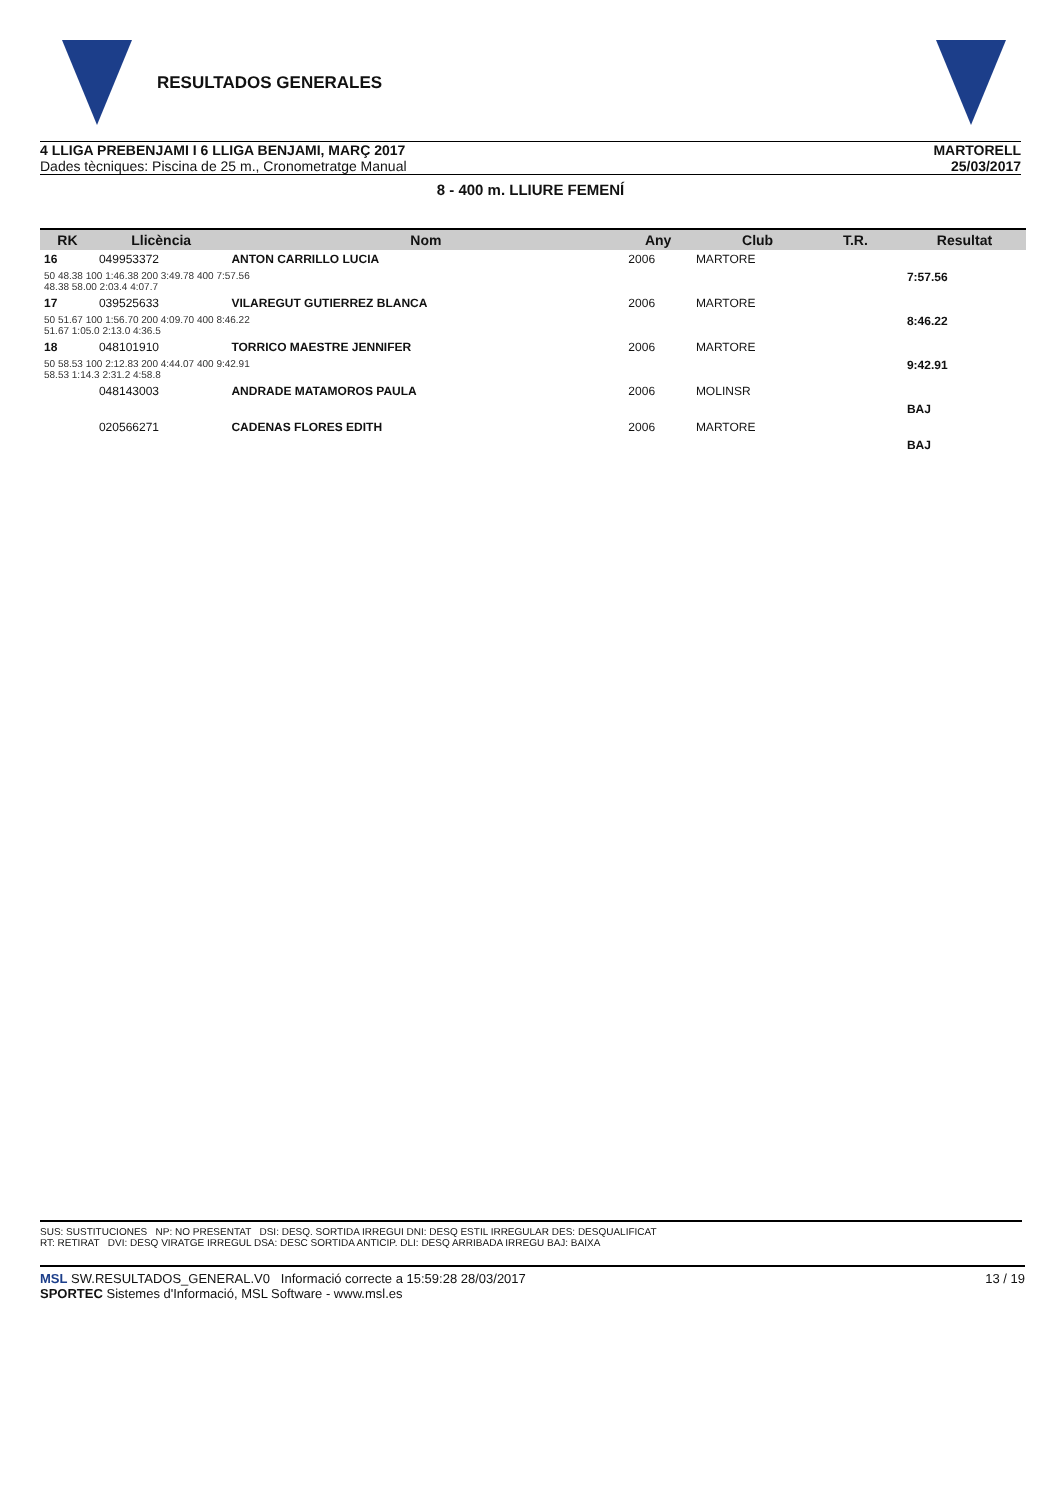RESULTADOS GENERALES
4 LLIGA PREBENJAMI I 6 LLIGA BENJAMI, MARÇ 2017
Dades tècniques: Piscina de 25 m., Cronometratge Manual
MARTORELL
25/03/2017
8 - 400 m. LLIURE FEMENÍ
| RK | Llicència | Nom | Any | Club | T.R. | | Resultat |
| --- | --- | --- | --- | --- | --- | --- | --- |
| 16 | 049953372 | ANTON CARRILLO LUCIA | 2006 | MARTORE | | | |
| 50 48.38 100 1:46.38 200 3:49.78 400 7:57.56 48.38 58.00 2:03.4 4:07.7 | | | | | | | 7:57.56 |
| 17 | 039525633 | VILAREGUT GUTIERREZ BLANCA | 2006 | MARTORE | | | |
| 50 51.67 100 1:56.70 200 4:09.70 400 8:46.22 51.67 1:05.0 2:13.0 4:36.5 | | | | | | | 8:46.22 |
| 18 | 048101910 | TORRICO MAESTRE JENNIFER | 2006 | MARTORE | | | |
| 50 58.53 100 2:12.83 200 4:44.07 400 9:42.91 58.53 1:14.3 2:31.2 4:58.8 | | | | | | | 9:42.91 |
| | 048143003 | ANDRADE MATAMOROS PAULA | 2006 | MOLINSR | | | |
| | | | | | | | BAJ |
| | 020566271 | CADENAS FLORES EDITH | 2006 | MARTORE | | | |
| | | | | | | | BAJ |
SUS: SUSTITUCIONES NP: NO PRESENTAT DSI: DESQ. SORTIDA IRREGUI DNI: DESQ ESTIL IRREGULAR DES: DESQUALIFICAT
RT: RETIRAT DVI: DESQ VIRATGE IRREGUL DSA: DESC SORTIDA ANTICIP. DLI: DESQ ARRIBADA IRREGU BAJ: BAIXA
MSL SW.RESULTADOS_GENERAL.V0 Informació correcte a 15:59:28 28/03/2017 13 / 19
SPORTEC Sistemes d'Informació, MSL Software - www.msl.es